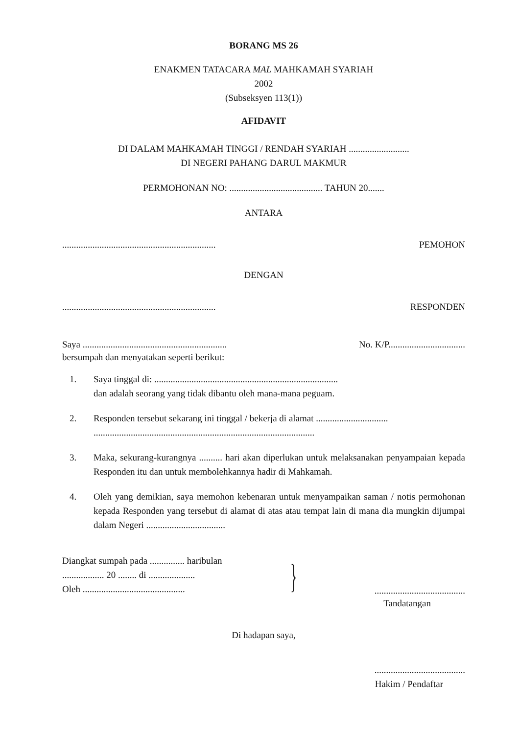BORANG MS 26
ENAKMEN TATACARA MAL MAHKAMAH SYARIAH
2002
(Subseksyen 113(1))
AFIDAVIT
DI DALAM MAHKAMAH TINGGI / RENDAH SYARIAH ..........................
DI NEGERI PAHANG DARUL MAKMUR
PERMOHONAN NO: ........................................ TAHUN 20.......
ANTARA
.................................................................. PEMOHON
DENGAN
.................................................................. RESPONDEN
Saya .............................................................. No. K/P.................................
bersumpah dan menyatakan seperti berikut:
1. Saya tinggal di: ...............................................................................
dan adalah seorang yang tidak dibantu oleh mana-mana peguam.
2. Responden tersebut sekarang ini tinggal / bekerja di alamat ...............................
...............................................................................................
3. Maka, sekurang-kurangnya .......... hari akan diperlukan untuk melaksanakan penyampaian kepada Responden itu dan untuk membolehkannya hadir di Mahkamah.
4. Oleh yang demikian, saya memohon kebenaran untuk menyampaikan saman / notis permohonan kepada Responden yang tersebut di alamat di atas atau tempat lain di mana dia mungkin dijumpai dalam Negeri ..................................
Diangkat sumpah pada ............... haribulan
.................. 20 ........ di ....................
Oleh ............................................
}
.......................................
Tandatangan
Di hadapan saya,
.......................................
Hakim / Pendaftar